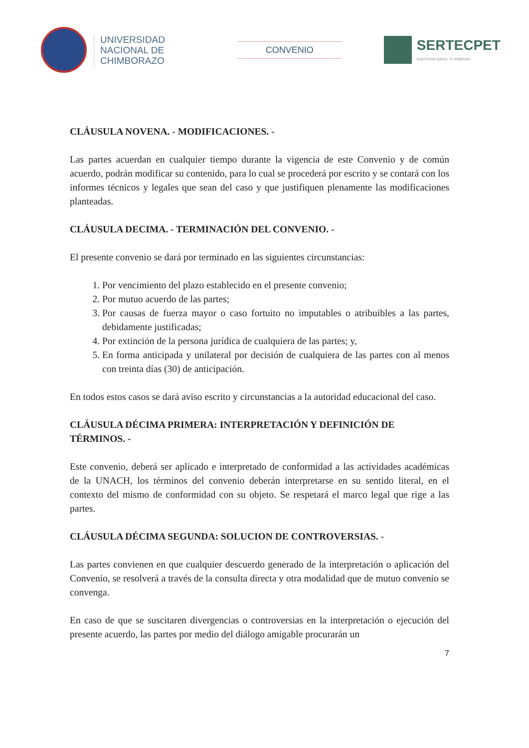UNIVERSIDAD
NACIONAL DE
CHIMBORAZO
CONVENIO
SERTECPET
NUESTRAS IDEAS. TU ENERGÍA.
CLÁUSULA NOVENA. - MODIFICACIONES. -
Las partes acuerdan en cualquier tiempo durante la vigencia de este Convenio y de común acuerdo, podrán modificar su contenido, para lo cual se procederá por escrito y se contará con los informes técnicos y legales que sean del caso y que justifiquen plenamente las modificaciones planteadas.
CLÁUSULA DECIMA. - TERMINACIÓN DEL CONVENIO. -
El presente convenio se dará por terminado en las siguientes circunstancias:
1. Por vencimiento del plazo establecido en el presente convenio;
2. Por mutuo acuerdo de las partes;
3. Por causas de fuerza mayor o caso fortuito no imputables o atribuibles a las partes, debidamente justificadas;
4. Por extinción de la persona jurídica de cualquiera de las partes; y,
5. En forma anticipada y unilateral por decisión de cualquiera de las partes con al menos con treinta días (30) de anticipación.
En todos estos casos se dará aviso escrito y circunstancias a la autoridad educacional del caso.
CLÁUSULA DÉCIMA PRIMERA: INTERPRETACIÓN Y DEFINICIÓN DE TÉRMINOS. -
Este convenio, deberá ser aplicado e interpretado de conformidad a las actividades académicas de la UNACH, los términos del convenio deberán interpretarse en su sentido literal, en el contexto del mismo de conformidad con su objeto. Se respetará el marco legal que rige a las partes.
CLÁUSULA DÉCIMA SEGUNDA: SOLUCION DE CONTROVERSIAS. -
Las partes convienen en que cualquier descuerdo generado de la interpretación o aplicación del Convenio, se resolverá a través de la consulta directa y otra modalidad que de mutuo convenio se convenga.
En caso de que se suscitaren divergencias o controversias en la interpretación o ejecución del presente acuerdo, las partes por medio del diálogo amigable procurarán un
7